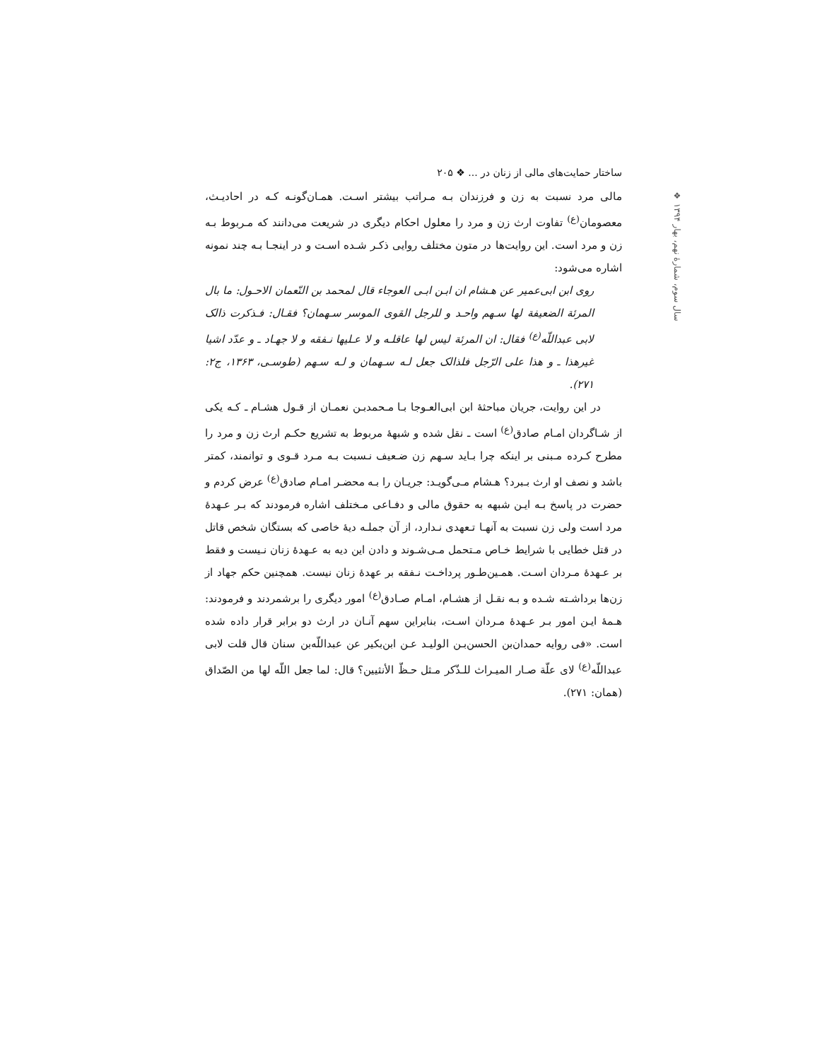ساختار حمایت‌های مالی از زنان در ... ❖ ۲۰۵
❖ سال سوم، شمارهٔ نهم، بهار ۱۳۹۴
مالی مرد نسبت به زن و فرزندان بـه مـراتب بیشتر اسـت. همـان‌گونـه کـه در احادیـث، معصومان<sup>(ع)</sup> تفاوت ارث زن و مرد را معلول احکام دیگری در شریعت می‌دانند که مـربوط بـه زن و مرد است. این روایت‌ها در متون مختلف روایی ذکـر شـده اسـت و در اینجـا بـه چند نمونه اشاره می‌شود:
روی ابن ابی‌عمیر عن هـشام ان ابـن ابـی العوجاء قال لمحمد بن النّعمان الاحـول: ما بال المرئة الضعیفة لها سـهم واحـد و للرجل القوی الموسر سـهمان؟ فقـال: فـذکرت ذالک لابی عبداللّه<sup>(ع)</sup> فقال: ان المرئة لیس لها عاقلـه و لا عـلیها نـفقه و لا جهـاد ـ و عدّد اشیا غیرهذا ـ و هذا علی الرّجل فلذالک جعل لـه سـهمان و لـه سـهم (طوسـی، ۱۳۶۳، ج۲: ۲۷۱).
در این روایت، جریان مباحثهٔ ابن ابی‌العـوجا بـا مـحمدبـن نعمـان از قـول هشـام ـ کـه یکی از شـاگردان امـام صادق<sup>(ع)</sup> است ـ نقل شده و شبههٔ مربوط به تشریع حکـم ارث زن و مرد را مطرح کـرده مـبنی بر اینکه چرا بـاید سـهم زن ضـعیف نـسبت بـه مـرد قـوی و توانمند، کمتر باشد و نصف او ارث بـبرد؟ هـشام مـی‌گویـد: جریـان را بـه محضـر امـام صادق<sup>(ع)</sup> عرض کردم و حضرت در پاسخ بـه ایـن شبهه به حقوق مالی و دفـاعی مـختلف اشاره فرمودند که بـر عـهدهٔ مرد است ولی زن نسبت به آنهـا تـعهدی نـدارد، از آن جملـه دیهٔ خاصی که بستگان شخص قاتل در قتل خطایی با شرایط خـاص مـتحمل مـی‌شـوند و دادن این دیه به عـهدهٔ زنان نـیست و فقط بر عـهدهٔ مـردان اسـت. همـین‌طـور پرداخـت نـفقه بر عهدهٔ زنان نیست. همچنین حکم جهاد از زن‌ها برداشـته شـده و بـه نقـل از هشـام، امـام صـادق<sup>(ع)</sup> امور دیگری را برشمردند و فرمودند: هـمهٔ ایـن امور بـر عـهدهٔ مـردان اسـت، بنابراین سهم آنـان در ارث دو برابر قرار داده شده است. «فی روایه حمدان‌بن الحسن‌بـن الولیـد عـن ابن‌بکیر عن عبداللّه‌بن سنان قال قلت لابی عبداللّه<sup>(ع)</sup> لای علّة صـار المیـراث للـذّکر مـثل حـظّ الأنثیین؟ قال: لما جعل اللّه لها من الصّداق (همان: ۲۷۱).